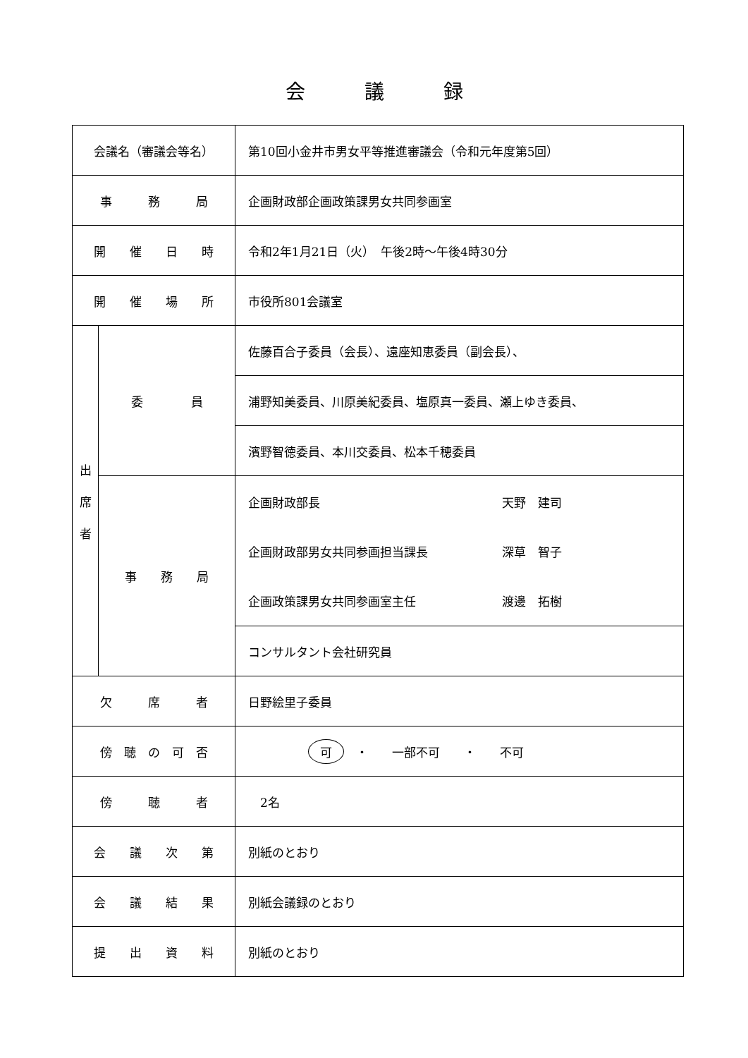会　　　議　　　録
| 会議名（審議会等名） | | 第10回小金井市男女平等推進審議会（令和元年度第5回） |
| 事 務 局 | | 企画財政部企画政策課男女共同参画室 |
| 開 催 日 時 | | 令和2年1月21日（火） 午後2時～午後4時30分 |
| 開 催 場 所 | | 市役所801会議室 |
| 出 席 者 | 委 員 | 佐藤百合子委員（会長）、遠座知恵委員（副会長）、 |
| | | 浦野知美委員、川原美紀委員、塩原真一委員、瀬上ゆき委員、 |
| | | 濱野智徳委員、本川交委員、松本千穂委員 |
| | 事 務 局 | 企画財政部長 天野 建司 企画財政部男女共同参画担当課長 深草 智子 企画政策課男女共同参画室主任 渡邊 拓樹 |
| | | コンサルタント会社研究員 |
| 欠 席 者 | | 日野絵里子委員 |
| 傍 聴 の 可 否 | | 可 ・ 一部不可 ・ 不可 |
| 傍 聴 者 | | 2名 |
| 会 議 次 第 | | 別紙のとおり |
| 会 議 結 果 | | 別紙会議録のとおり |
| 提 出 資 料 | | 別紙のとおり |